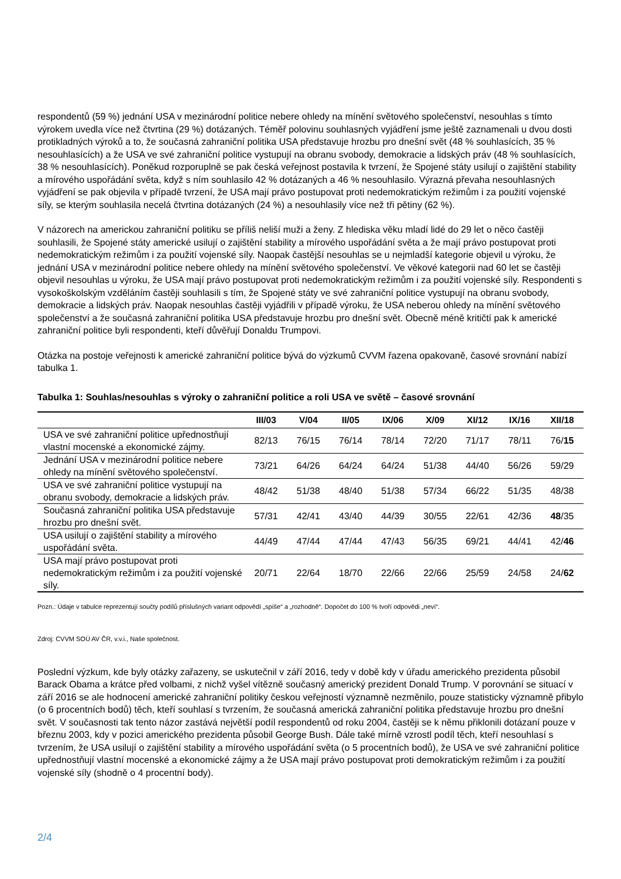respondentů (59 %) jednání USA v mezinárodní politice nebere ohledy na mínění světového společenství, nesouhlas s tímto výrokem uvedla více než čtvrtina (29 %) dotázaných. Téměř polovinu souhlasných vyjádření jsme ještě zaznamenali u dvou dosti protikladných výroků a to, že současná zahraniční politika USA představuje hrozbu pro dnešní svět (48 % souhlasících, 35 % nesouhlasících) a že USA ve své zahraniční politice vystupují na obranu svobody, demokracie a lidských práv (48 % souhlasících, 38 % nesouhlasících). Poněkud rozporuplně se pak česká veřejnost postavila k tvrzení, že Spojené státy usilují o zajištění stability a mírového uspořádání světa, když s ním souhlasilo 42 % dotázaných a 46 % nesouhlasilo. Výrazná převaha nesouhlasných vyjádření se pak objevila v případě tvrzení, že USA mají právo postupovat proti nedemokratickým režimům i za použití vojenské síly, se kterým souhlasila necelá čtvrtina dotázaných (24 %) a nesouhlasily více než tři pětiny (62 %).
V názorech na americkou zahraniční politiku se příliš neliší muži a ženy. Z hlediska věku mladí lidé do 29 let o něco častěji souhlasili, že Spojené státy americké usilují o zajištění stability a mírového uspořádání světa a že mají právo postupovat proti nedemokratickým režimům i za použití vojenské síly. Naopak častější nesouhlas se u nejmladší kategorie objevil u výroku, že jednání USA v mezinárodní politice nebere ohledy na mínění světového společenství. Ve věkové kategorii nad 60 let se častěji objevil nesouhlas u výroku, že USA mají právo postupovat proti nedemokratickým režimům i za použití vojenské síly. Respondenti s vysokoškolským vzděláním častěji souhlasili s tím, že Spojené státy ve své zahraniční politice vystupují na obranu svobody, demokracie a lidských práv. Naopak nesouhlas častěji vyjádřili v případě výroku, že USA neberou ohledy na mínění světového společenství a že současná zahraniční politika USA představuje hrozbu pro dnešní svět. Obecně méně kritičtí pak k americké zahraniční politice byli respondenti, kteří důvěřují Donaldu Trumpovi.
Otázka na postoje veřejnosti k americké zahraniční politice bývá do výzkumů CVVM řazena opakovaně, časové srovnání nabízí tabulka 1.
Tabulka 1: Souhlas/nesouhlas s výroky o zahraniční politice a roli USA ve světě – časové srovnání
| | III/03 | V/04 | II/05 | IX/06 | X/09 | XI/12 | IX/16 | XII/18 |
| --- | --- | --- | --- | --- | --- | --- | --- | --- |
| USA ve své zahraniční politice upřednostňují vlastní mocenské a ekonomické zájmy. | 82/13 | 76/15 | 76/14 | 78/14 | 72/20 | 71/17 | 78/11 | 76/ 15 |
| Jednání USA v mezinárodní politice nebere ohledy na mínění světového společenství. | 73/21 | 64/26 | 64/24 | 64/24 | 51/38 | 44/40 | 56/26 | 59/29 |
| USA ve své zahraniční politice vystupují na obranu svobody, demokracie a lidských práv. | 48/42 | 51/38 | 48/40 | 51/38 | 57/34 | 66/22 | 51/35 | 48/38 |
| Současná zahraniční politika USA představuje hrozbu pro dnešní svět. | 57/31 | 42/41 | 43/40 | 44/39 | 30/55 | 22/61 | 42/36 | 48 /35 |
| USA usilují o zajištění stability a mírového uspořádání světa. | 44/49 | 47/44 | 47/44 | 47/43 | 56/35 | 69/21 | 44/41 | 42/ 46 |
| USA mají právo postupovat proti nedemokratickým režimům i za použití vojenské síly. | 20/71 | 22/64 | 18/70 | 22/66 | 22/66 | 25/59 | 24/58 | 24/ 62 |
Pozn.: Údaje v tabulce reprezentují součty podílů příslušných variant odpovědí „spíše“ a „rozhodně“. Dopočet do 100 % tvoří odpovědi „neví“.
Zdroj: CVVM SOÚ AV ČR, v.v.i., Naše společnost.
Poslední výzkum, kde byly otázky zařazeny, se uskutečnil v září 2016, tedy v době kdy v úřadu amerického prezidenta působil Barack Obama a krátce před volbami, z nichž vyšel vítězně současný americký prezident Donald Trump. V porovnání se situací v září 2016 se ale hodnocení americké zahraniční politiky českou veřejností významně nezměnilo, pouze statisticky významně přibylo (o 6 procentních bodů) těch, kteří souhlasí s tvrzením, že současná americká zahraniční politika představuje hrozbu pro dnešní svět. V současnosti tak tento názor zastává největší podíl respondentů od roku 2004, častěji se k němu přiklonili dotázaní pouze v březnu 2003, kdy v pozici amerického prezidenta působil George Bush. Dále také mírně vzrostl podíl těch, kteří nesouhlasí s tvrzením, že USA usilují o zajištění stability a mírového uspořádání světa (o 5 procentních bodů), že USA ve své zahraniční politice upřednostňují vlastní mocenské a ekonomické zájmy a že USA mají právo postupovat proti demokratickým režimům i za použití vojenské síly (shodně o 4 procentní body).
2/4